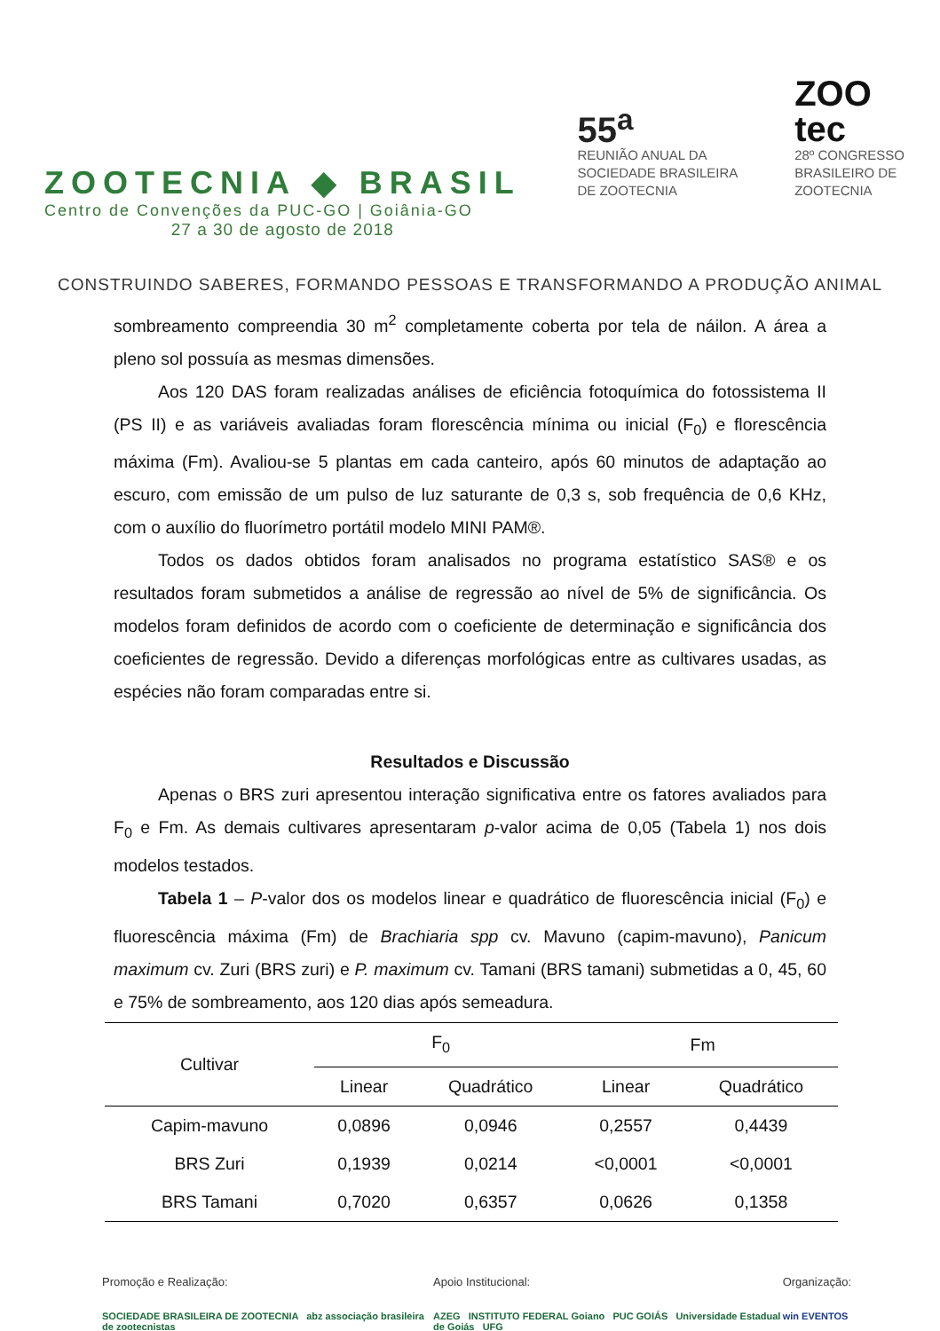ZOOTECNIA ◆ BRASIL
Centro de Convenções da PUC-GO | Goiânia-GO
27 a 30 de agosto de 2018
55<sup>a</sup>
REUNIÃO ANUAL DA
SOCIEDADE BRASILEIRA
DE ZOOTECNIA
ZOO
tec
28º CONGRESSO
BRASILEIRO DE
ZOOTECNIA
CONSTRUINDO SABERES, FORMANDO PESSOAS E TRANSFORMANDO A PRODUÇÃO ANIMAL
sombreamento compreendia 30 m<sup>2</sup> completamente coberta por tela de náilon. A área a pleno sol possuía as mesmas dimensões.
Aos 120 DAS foram realizadas análises de eficiência fotoquímica do fotossistema II (PS II) e as variáveis avaliadas foram florescência mínima ou inicial (F<sub>0</sub>) e florescência máxima (Fm). Avaliou-se 5 plantas em cada canteiro, após 60 minutos de adaptação ao escuro, com emissão de um pulso de luz saturante de 0,3 s, sob frequência de 0,6 KHz, com o auxílio do fluorímetro portátil modelo MINI PAM®.
Todos os dados obtidos foram analisados no programa estatístico SAS® e os resultados foram submetidos a análise de regressão ao nível de 5% de significância. Os modelos foram definidos de acordo com o coeficiente de determinação e significância dos coeficientes de regressão. Devido a diferenças morfológicas entre as cultivares usadas, as espécies não foram comparadas entre si.
Resultados e Discussão
Apenas o BRS zuri apresentou interação significativa entre os fatores avaliados para F<sub>0</sub> e Fm. As demais cultivares apresentaram p-valor acima de 0,05 (Tabela 1) nos dois modelos testados.
Tabela 1 – P-valor dos os modelos linear e quadrático de fluorescência inicial (F<sub>0</sub>) e fluorescência máxima (Fm) de Brachiaria spp cv. Mavuno (capim-mavuno), Panicum maximum cv. Zuri (BRS zuri) e P. maximum cv. Tamani (BRS tamani) submetidas a 0, 45, 60 e 75% de sombreamento, aos 120 dias após semeadura.
| Cultivar | F<sub>0</sub> | | Fm | |
| --- | --- | --- | --- | --- |
| | Linear | Quadrático | Linear | Quadrático |
| Capim-mavuno | 0,0896 | 0,0946 | 0,2557 | 0,4439 |
| BRS Zuri | 0,1939 | 0,0214 | <0,0001 | <0,0001 |
| BRS Tamani | 0,7020 | 0,6357 | 0,0626 | 0,1358 |
Promoção e Realização:
SOCIEDADE BRASILEIRA DE ZOOTECNIA abz associação brasileira de zootecnistas
Apoio Institucional:
AZEG INSTITUTO FEDERAL Goiano PUC GOIÁS Universidade Estadual de Goiás UFG
Organização:
win EVENTOS